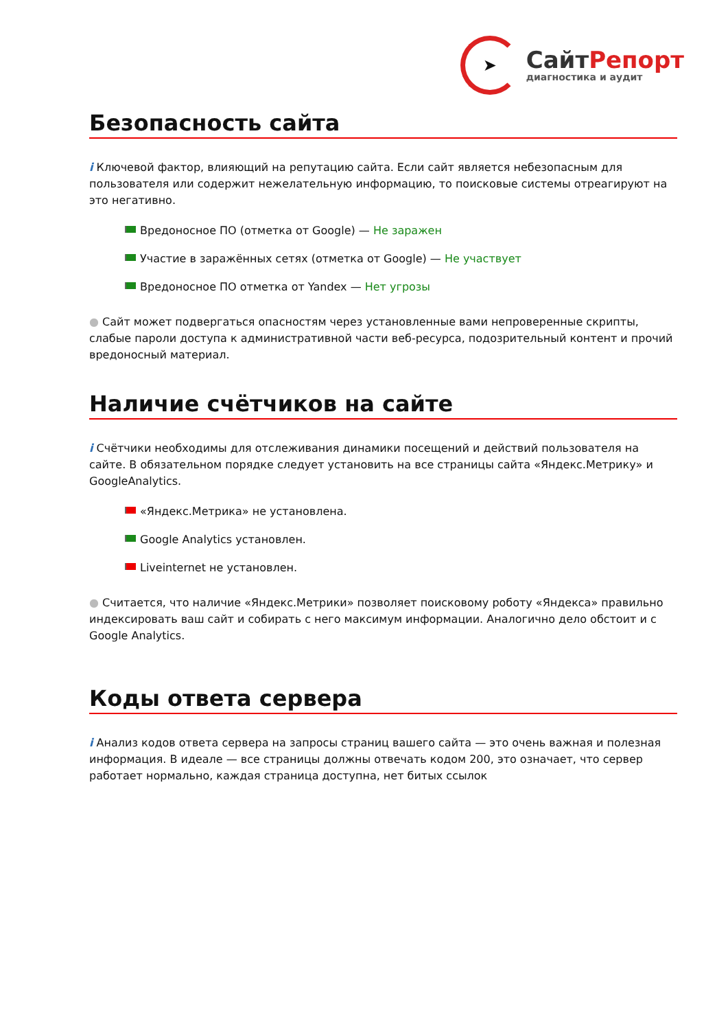➤
СайтРепорт
диагностика и аудит
Безопасность сайта
i Ключевой фактор, влияющий на репутацию сайта. Если сайт является небезопасным для пользователя или содержит нежелательную информацию, то поисковые системы отреагируют на это негативно.
Вредоносное ПО (отметка от Google) — Не заражен
Участие в заражённых сетях (отметка от Google) — Не участвует
Вредоносное ПО отметка от Yandex — Нет угрозы
● Сайт может подвергаться опасностям через установленные вами непроверенные скрипты, слабые пароли доступа к административной части веб-ресурса, подозрительный контент и прочий вредоносный материал.
Наличие счётчиков на сайте
i Счётчики необходимы для отслеживания динамики посещений и действий пользователя на сайте. В обязательном порядке следует установить на все страницы сайта «Яндекс.Метрику» и GoogleAnalytics.
«Яндекс.Метрика» не установлена.
Google Analytics установлен.
Liveinternet не установлен.
● Считается, что наличие «Яндекс.Метрики» позволяет поисковому роботу «Яндекса» правильно индексировать ваш сайт и собирать с него максимум информации. Аналогично дело обстоит и с Google Analytics.
Коды ответа сервера
i Анализ кодов ответа сервера на запросы страниц вашего сайта — это очень важная и полезная информация. В идеале — все страницы должны отвечать кодом 200, это означает, что сервер работает нормально, каждая страница доступна, нет битых ссылок